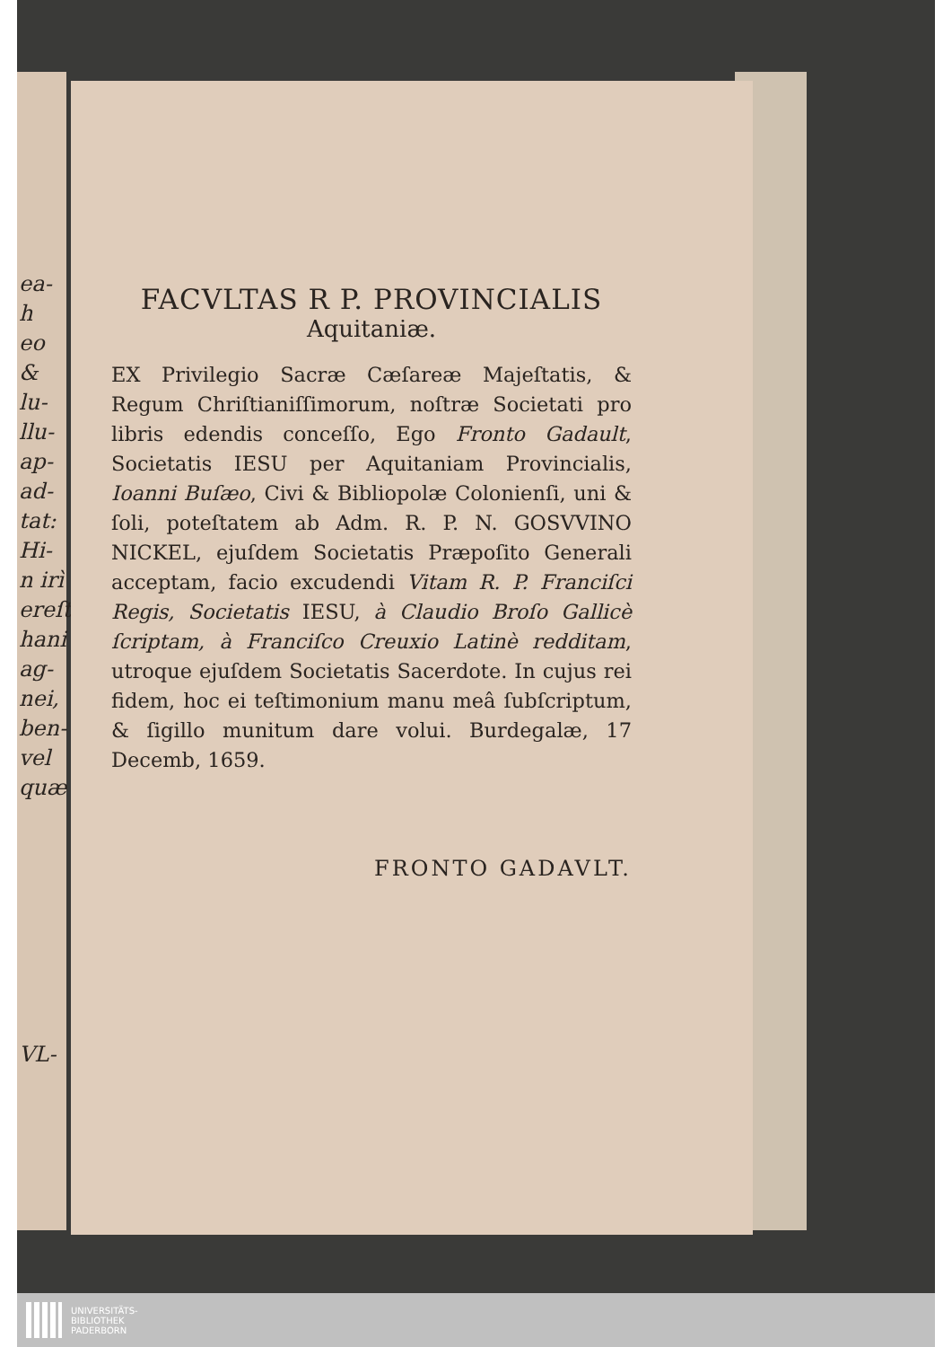ea-
h eo
&
lu-
llu-
ap-
ad-
tat:
Hi-
n irì
ereſt
hani
ag-
nei,
ben-
vel
quæ
VL-
FACVLTAS R P. PROVINCIALIS
Aquitaniæ.
EX Privilegio Sacræ Cæſareæ Majeſtatis, & Regum Chriſtianiſſimorum, noſtræ Societati pro libris edendis conceſſo, Ego Fronto Gadault, Societatis IESU per Aquitaniam Provincialis, Ioanni Buſæo, Civi & Bibliopolæ Colonienſi, uni & ſoli, poteſtatem ab Adm. R. P. N. GOSVVINO NICKEL, ejuſdem Societatis Præpoſito Generali acceptam, facio excudendi Vitam R. P. Franciſci Regis, Societatis IESU, à Claudio Broſo Gallicè ſcriptam, à Franciſco Creuxio Latinè redditam, utroque ejuſdem Societatis Sacerdote. In cujus rei fidem, hoc ei teſtimonium manu meâ ſubſcriptum, & ſigillo munitum dare volui. Burdegalæ, 17 Decemb, 1659.
FRONTO GADAVLT.
UNIVERSITÄTS-
BIBLIOTHEK
PADERBORN